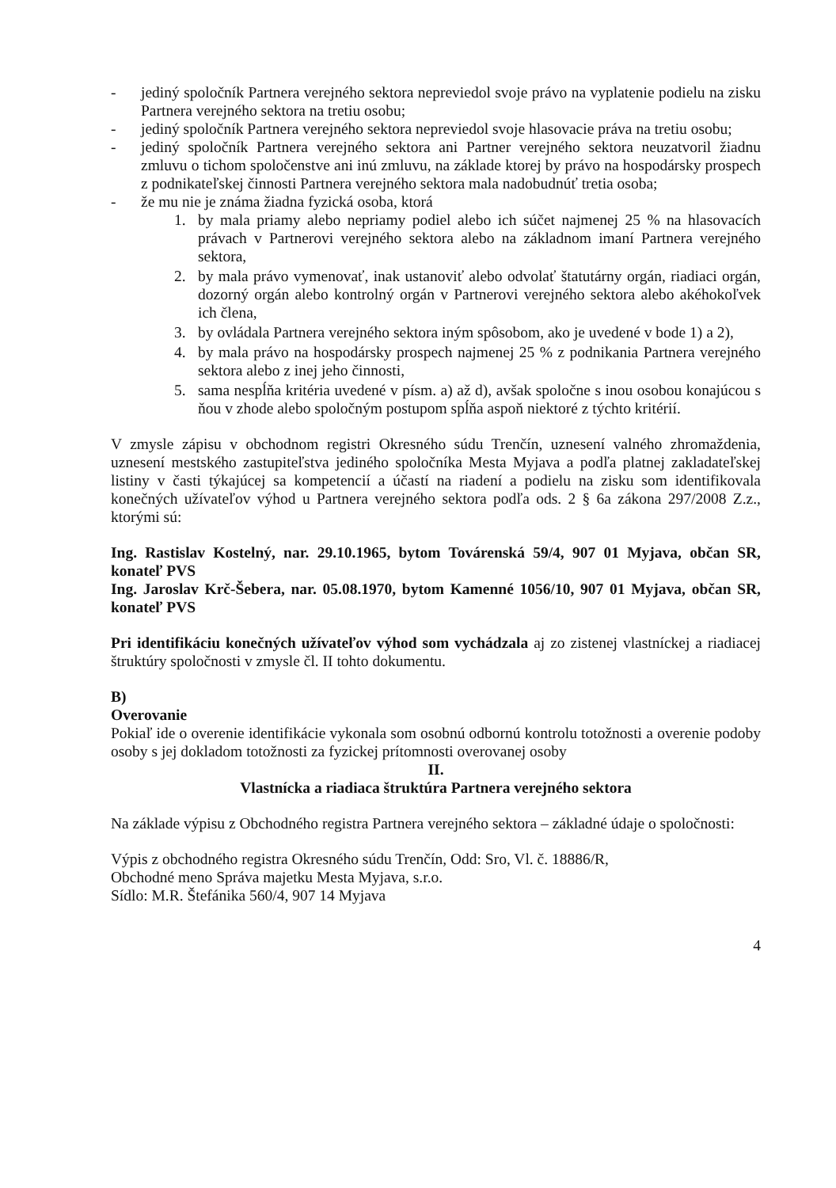- jediný spoločník Partnera verejného sektora nepreviedol svoje právo na vyplatenie podielu na zisku Partnera verejného sektora na tretiu osobu;
- jediný spoločník Partnera verejného sektora nepreviedol svoje hlasovacie práva na tretiu osobu;
- jediný spoločník Partnera verejného sektora ani Partner verejného sektora neuzatvoril žiadnu zmluvu o tichom spoločenstve ani inú zmluvu, na základe ktorej by právo na hospodársky prospech z podnikateľskej činnosti Partnera verejného sektora mala nadobudnúť tretia osoba;
- že mu nie je známa žiadna fyzická osoba, ktorá
1. by mala priamy alebo nepriamy podiel alebo ich súčet najmenej 25 % na hlasovacích právach v Partnerovi verejného sektora alebo na základnom imaní Partnera verejného sektora,
2. by mala právo vymenovať, inak ustanoviť alebo odvolať štatutárny orgán, riadiaci orgán, dozorný orgán alebo kontrolný orgán v Partnerovi verejného sektora alebo akéhokoľvek ich člena,
3. by ovládala Partnera verejného sektora iným spôsobom, ako je uvedené v bode 1) a 2),
4. by mala právo na hospodársky prospech najmenej 25 % z podnikania Partnera verejného sektora alebo z inej jeho činnosti,
5. sama nespĺňa kritéria uvedené v písm. a) až d), avšak spoločne s inou osobou konajúcou s ňou v zhode alebo spoločným postupom spĺňa aspoň niektoré z týchto kritérií.
V zmysle zápisu v obchodnom registri Okresného súdu Trenčín, uznesení valného zhromaždenia, uznesení mestského zastupiteľstva jediného spoločníka Mesta Myjava a podľa platnej zakladateľskej listiny v časti týkajúcej sa kompetencií a účastí na riadení a podielu na zisku som identifikovala konečných užívateľov výhod u Partnera verejného sektora podľa ods. 2 § 6a zákona 297/2008 Z.z., ktorými sú:
Ing. Rastislav Kostelný, nar. 29.10.1965, bytom Továrenská 59/4, 907 01 Myjava, občan SR, konateľ PVS
Ing. Jaroslav Krč-Šebera, nar. 05.08.1970, bytom Kamenné 1056/10, 907 01 Myjava, občan SR, konateľ PVS
Pri identifikáciu konečných užívateľov výhod som vychádzala aj zo zistenej vlastníckej a riadiacej štruktúry spoločnosti v zmysle čl. II tohto dokumentu.
B)
Overovanie
Pokiaľ ide o overenie identifikácie vykonala som osobnú odbornú kontrolu totožnosti a overenie podoby osoby s jej dokladom totožnosti za fyzickej prítomnosti overovanej osoby
II.
Vlastnícka a riadiaca štruktúra Partnera verejného sektora
Na základe výpisu z Obchodného registra Partnera verejného sektora – základné údaje o spoločnosti:
Výpis z obchodného registra Okresného súdu Trenčín, Odd: Sro, Vl. č. 18886/R,
Obchodné meno Správa majetku Mesta Myjava, s.r.o.
Sídlo: M.R. Štefánika 560/4, 907 14 Myjava
4